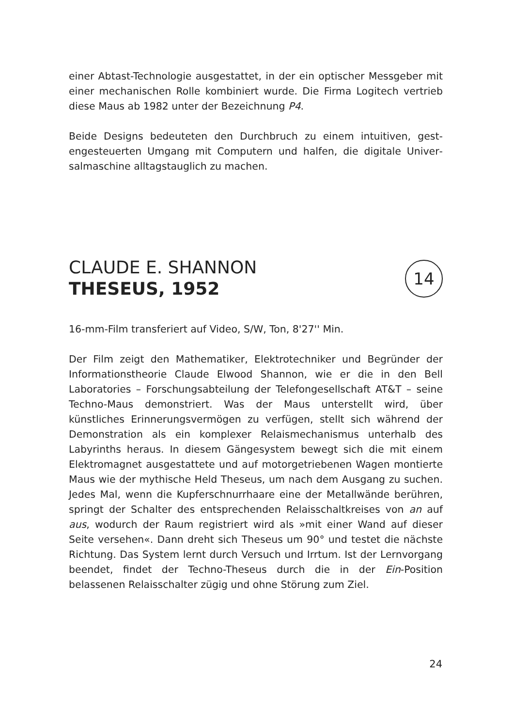einer Abtast-Technologie ausgestattet, in der ein optischer Messgeber mit einer mechanischen Rolle kombiniert wurde. Die Firma Logitech vertrieb diese Maus ab 1982 unter der Bezeichnung P4.
Beide Designs bedeuteten den Durchbruch zu einem intuitiven, gest­engesteuerten Umgang mit Computern und halfen, die digitale Univer­salmaschine alltagstauglich zu machen.
CLAUDE E. SHANNON
THESEUS, 1952
16-mm-Film transferiert auf Video, S/W, Ton, 8'27'' Min.
Der Film zeigt den Mathematiker, Elektrotechniker und Begründer der Informationstheorie Claude Elwood Shannon, wie er die in den Bell Laboratories – Forschungsabteilung der Telefongesellschaft AT&T – seine Techno-Maus demonstriert. Was der Maus unterstellt wird, über künstliches Erinnerungsvermögen zu verfügen, stellt sich während der Demonstration als ein komplexer Relaismechanismus unterhalb des Labyrinths heraus. In diesem Gängesystem bewegt sich die mit einem Elektromagnet ausgestattete und auf motorgetriebenen Wagen mon­tierte Maus wie der mythische Held Theseus, um nach dem Ausgang zu suchen. Jedes Mal, wenn die Kupferschnurrhaare eine der Metall­wände berühren, springt der Schalter des entsprechenden Relais­schaltkreises von an auf aus, wodurch der Raum registriert wird als »mit einer Wand auf dieser Seite versehen«. Dann dreht sich Theseus um 90° und testet die nächste Richtung. Das System lernt durch Ver­such und Irrtum. Ist der Lernvorgang beendet, findet der Techno-Theseus durch die in der Ein-Position belassenen Relaisschalter zügig und ohne Störung zum Ziel.
14
24